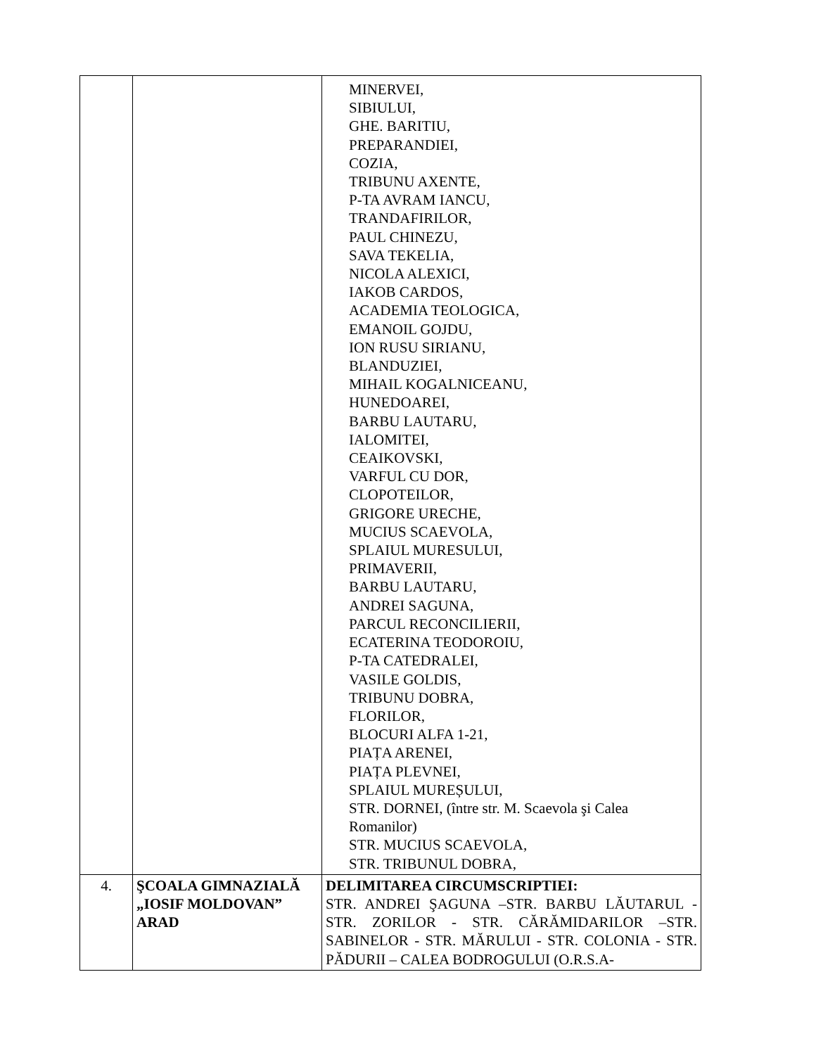| | | MINERVEI, SIBIULUI, GHE. BARITIU, PREPARANDIEI, COZIA, TRIBUNU AXENTE, P-TA AVRAM IANCU, TRANDAFIRILOR, PAUL CHINEZU, SAVA TEKELIA, NICOLA ALEXICI, IAKOB CARDOS, ACADEMIA TEOLOGICA, EMANOIL GOJDU, ION RUSU SIRIANU, BLANDUZIEI, MIHAIL KOGALNICEANU, HUNEDOAREI, BARBU LAUTARU, IALOMITEI, CEAIKOVSKI, VARFUL CU DOR, CLOPOTEILOR, GRIGORE URECHE, MUCIUS SCAEVOLA, SPLAIUL MURESULUI, PRIMAVERII, BARBU LAUTARU, ANDREI SAGUNA, PARCUL RECONCILIERII, ECATERINA TEODOROIU, P-TA CATEDRALEI, VASILE GOLDIS, TRIBUNU DOBRA, FLORILOR, BLOCURI ALFA 1-21, PIAȚA ARENEI, PIAȚA PLEVNEI, SPLAIUL MUREȘULUI, STR. DORNEI, (între str. M. Scaevola şi Calea Romanilor) STR. MUCIUS SCAEVOLA, STR. TRIBUNUL DOBRA, |
| 4. | ŞCOALA GIMNAZIALĂ „IOSIF MOLDOVAN” ARAD | DELIMITAREA CIRCUMSCRIPTIEI: STR. ANDREI ŞAGUNA –STR. BARBU LĂUTARUL - STR. ZORILOR - STR. CĂRĂMIDARILOR –STR. SABINELOR - STR. MĂRULUI - STR. COLONIA - STR. PĂDURII – CALEA BODROGULUI (O.R.S.A- |